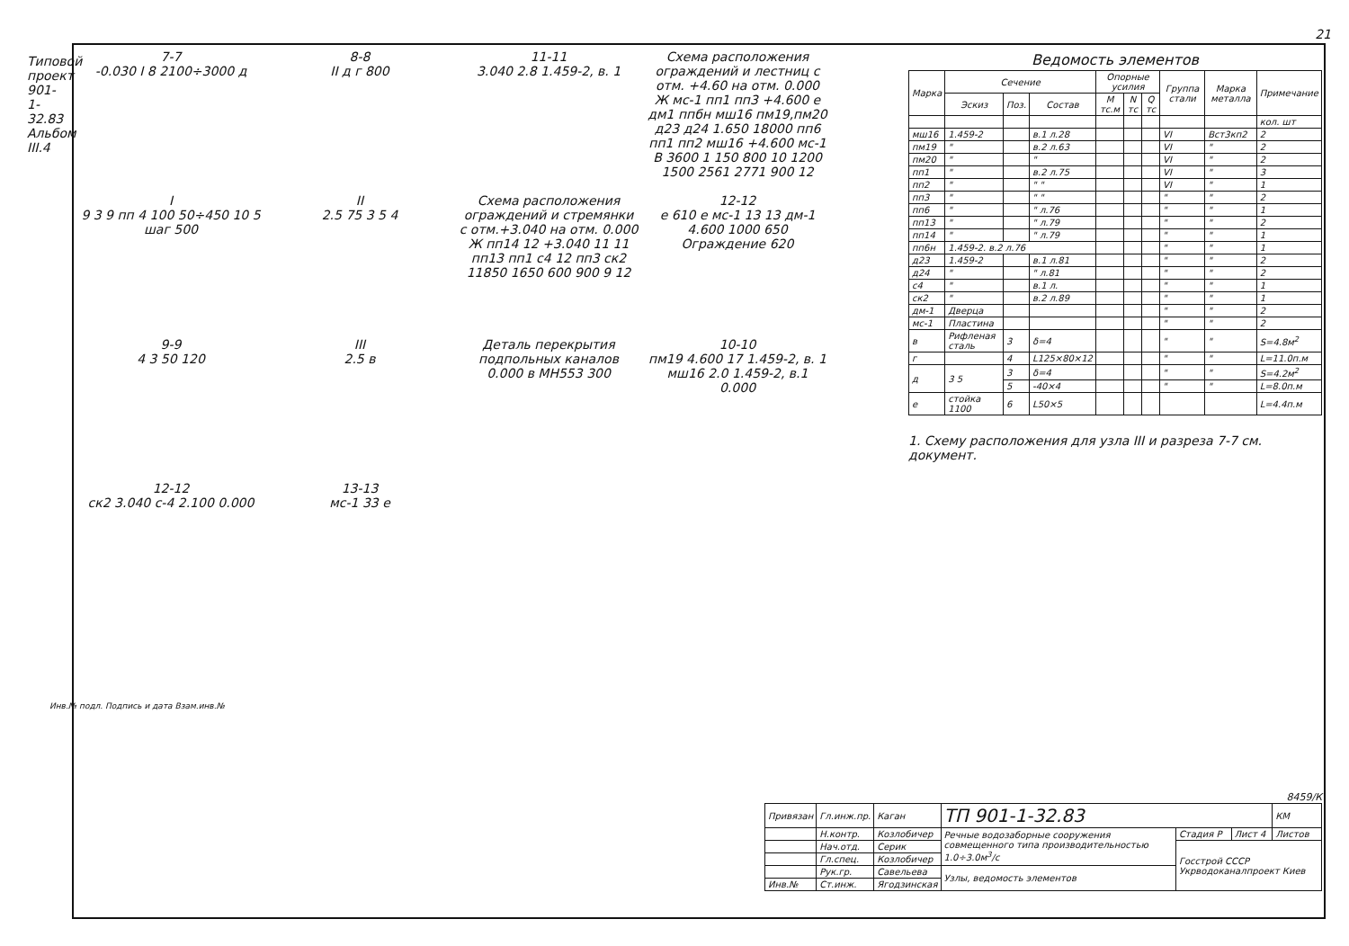Типовой проект 901-1-32.83 Альбом III.4
21
7-7
-0.030 I 8 2100÷3000 д
8-8
II д г 800
11-11
3.040 2.8 1.459-2, в. 1
Схема расположения ограждений и лестниц с отм. +4.60 на отм. 0.000
Ж мс-1 пп1 пп3 +4.600 е дм1 ппбн мш16 пм19,пм20 д23 д24 1.650 18000 пп6 пп1 пп2 мш16 +4.600 мс-1 В 3600 1 150 800 10 1200 1500 2561 2771 900 12
I
9 3 9 пп 4 100 50÷450 10 5 шаг 500
II
2.5 75 3 5 4
Схема расположения ограждений и стремянки с отм.+3.040 на отм. 0.000
Ж пп14 12 +3.040 11 11 пп13 пп1 с4 12 пп3 ск2 11850 1650 600 900 9 12
12-12
е 610 е мс-1 13 13 дм-1 4.600 1000 650 Ограждение 620
9-9
4 3 50 120
III
2.5 в
Деталь перекрытия подпольных каналов
0.000 в МН553 300
10-10
пм19 4.600 17 1.459-2, в. 1 мш16 2.0 1.459-2, в.1 0.000
12-12
ск2 3.040 с-4 2.100 0.000
13-13
мс-1 33 е
Ведомость элементов
| Марка | Сечение | | | Опорные усилия | | | Группа стали | Марка металла | Примечание |
| --- | --- | --- | --- | --- | --- | --- | --- | --- | --- |
| | Эскиз | Поз. | Состав | M тс.м | N тс | Q тс | | | |
| | | | | | | | | | кол. шт |
| мш16 | 1.459-2 | | в.1 л.28 | | | | VI | Вст3кп2 | 2 |
| пм19 | " | | в.2 л.63 | | | | VI | " | 2 |
| пм20 | " | | " | | | | VI | " | 2 |
| пп1 | " | | в.2 л.75 | | | | VI | " | 3 |
| пп2 | " | | " " | | | | VI | " | 1 |
| пп3 | " | | " " | | | | " | " | 2 |
| пп6 | " | | " л.76 | | | | " | " | 1 |
| пп13 | " | | " л.79 | | | | " | " | 2 |
| пп14 | " | | " л.79 | | | | " | " | 1 |
| пп6н | 1.459-2. в.2 л.76 | | | | | | " | " | 1 |
| д23 | 1.459-2 | | в.1 л.81 | | | | " | " | 2 |
| д24 | " | | " л.81 | | | | " | " | 2 |
| с4 | " | | в.1 л. | | | | " | " | 1 |
| ск2 | " | | в.2 л.89 | | | | " | " | 1 |
| дм-1 | Дверца | | | | | | " | " | 2 |
| мс-1 | Пластина | | | | | | " | " | 2 |
| в | Рифленая сталь | 3 | δ=4 | | | | " | " | S=4.8м<sup>2</sup> |
| г | | 4 | L125×80×12 | | | | " | " | L=11.0п.м |
| д | 3 5 | 3 | δ=4 | | | | " | " | S=4.2м<sup>2</sup> |
| | | 5 | -40×4 | | | | " | " | L=8.0п.м |
| е | стойка 1100 | 6 | L50×5 | | | | | | L=4.4п.м |
1. Схему расположения для узла III и разреза 7-7 см. документ.
8459/К
| Привязан | Гл.инж.пр. | Каган | ТП 901-1-32.83 | | | КМ |
| | Н.контр. | Козлобичер | Речные водозаборные сооружения совмещенного типа производительностью 1.0÷3.0м<sup>3</sup>/с | Стадия Р | Лист 4 | Листов |
| | Нач.отд. | Серик | | Госстрой СССР Укрводоканалпроект Киев | | |
| | Гл.спец. | Козлобичер | | | | |
| | Рук.гр. | Савельева | Узлы, ведомость элементов | | | |
| Инв.№ | Ст.инж. | Ягодзинская | | | | |
Инв.№ подл. Подпись и дата Взам.инв.№